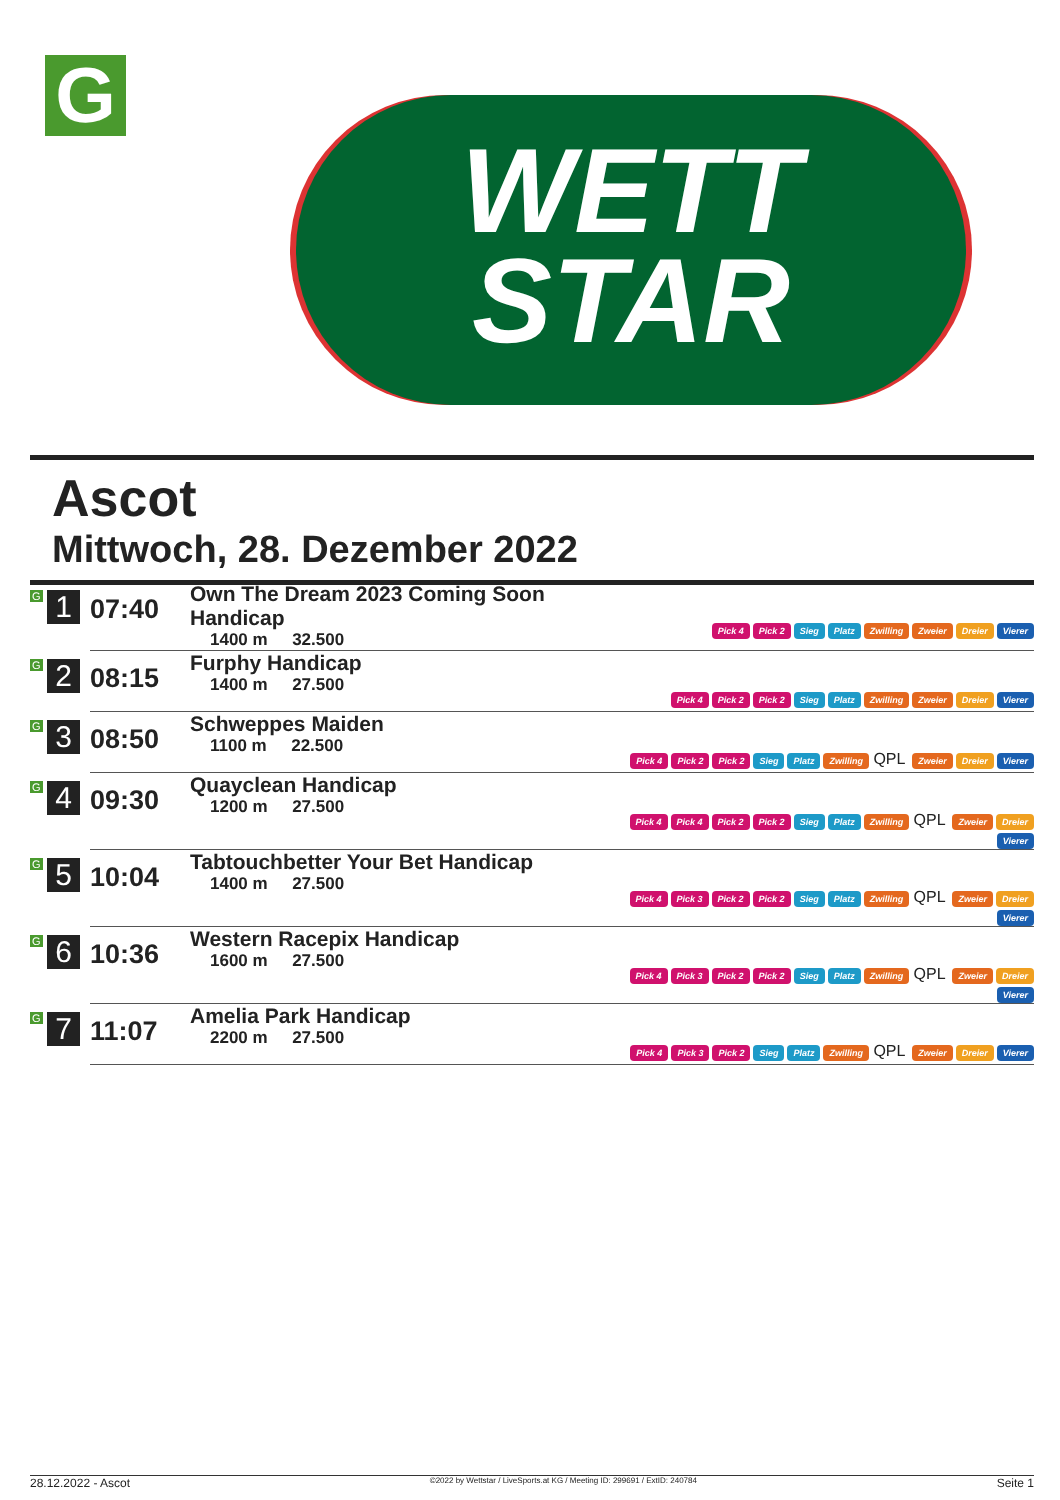G
WETT
STAR
Ascot
Mittwoch, 28. Dezember 2022
| G 1 | 07:40 | Own The Dream 2023 Coming Soon Handicap 1400 m 32.500 | Pick 4 Pick 2 Sieg Platz Zwilling Zweier Dreier Vierer |
| G 2 | 08:15 | Furphy Handicap 1400 m 27.500 | Pick 4 Pick 2 Pick 2 Sieg Platz Zwilling Zweier Dreier Vierer |
| G 3 | 08:50 | Schweppes Maiden 1100 m 22.500 | Pick 4 Pick 2 Pick 2 Sieg Platz Zwilling QPL Zweier Dreier Vierer |
| G 4 | 09:30 | Quayclean Handicap 1200 m 27.500 | Pick 4 Pick 4 Pick 2 Pick 2 Sieg Platz Zwilling QPL Zweier Dreier Vierer |
| G 5 | 10:04 | Tabtouchbetter Your Bet Handicap 1400 m 27.500 | Pick 4 Pick 3 Pick 2 Pick 2 Sieg Platz Zwilling QPL Zweier Dreier Vierer |
| G 6 | 10:36 | Western Racepix Handicap 1600 m 27.500 | Pick 4 Pick 3 Pick 2 Pick 2 Sieg Platz Zwilling QPL Zweier Dreier Vierer |
| G 7 | 11:07 | Amelia Park Handicap 2200 m 27.500 | Pick 4 Pick 3 Pick 2 Sieg Platz Zwilling QPL Zweier Dreier Vierer |
28.12.2022 - Ascot ©2022 by Wettstar / LiveSports.at KG / Meeting ID: 299691 / ExtID: 240784 Seite 1